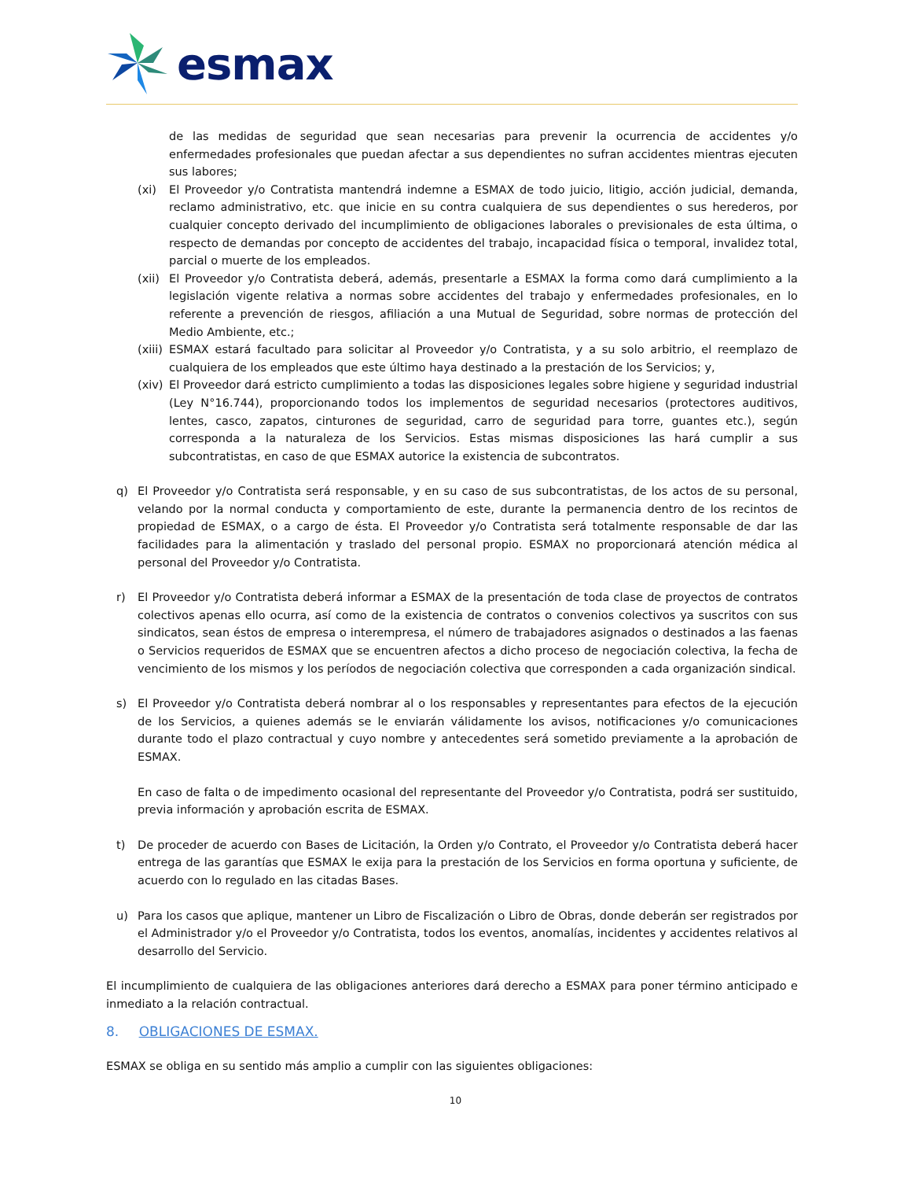esmax
de las medidas de seguridad que sean necesarias para prevenir la ocurrencia de accidentes y/o enfermedades profesionales que puedan afectar a sus dependientes no sufran accidentes mientras ejecuten sus labores;
(xi) El Proveedor y/o Contratista mantendrá indemne a ESMAX de todo juicio, litigio, acción judicial, demanda, reclamo administrativo, etc. que inicie en su contra cualquiera de sus dependientes o sus herederos, por cualquier concepto derivado del incumplimiento de obligaciones laborales o previsionales de esta última, o respecto de demandas por concepto de accidentes del trabajo, incapacidad física o temporal, invalidez total, parcial o muerte de los empleados.
(xii) El Proveedor y/o Contratista deberá, además, presentarle a ESMAX la forma como dará cumplimiento a la legislación vigente relativa a normas sobre accidentes del trabajo y enfermedades profesionales, en lo referente a prevención de riesgos, afiliación a una Mutual de Seguridad, sobre normas de protección del Medio Ambiente, etc.;
(xiii) ESMAX estará facultado para solicitar al Proveedor y/o Contratista, y a su solo arbitrio, el reemplazo de cualquiera de los empleados que este último haya destinado a la prestación de los Servicios; y,
(xiv) El Proveedor dará estricto cumplimiento a todas las disposiciones legales sobre higiene y seguridad industrial (Ley N°16.744), proporcionando todos los implementos de seguridad necesarios (protectores auditivos, lentes, casco, zapatos, cinturones de seguridad, carro de seguridad para torre, guantes etc.), según corresponda a la naturaleza de los Servicios. Estas mismas disposiciones las hará cumplir a sus subcontratistas, en caso de que ESMAX autorice la existencia de subcontratos.
q) El Proveedor y/o Contratista será responsable, y en su caso de sus subcontratistas, de los actos de su personal, velando por la normal conducta y comportamiento de este, durante la permanencia dentro de los recintos de propiedad de ESMAX, o a cargo de ésta. El Proveedor y/o Contratista será totalmente responsable de dar las facilidades para la alimentación y traslado del personal propio. ESMAX no proporcionará atención médica al personal del Proveedor y/o Contratista.
r) El Proveedor y/o Contratista deberá informar a ESMAX de la presentación de toda clase de proyectos de contratos colectivos apenas ello ocurra, así como de la existencia de contratos o convenios colectivos ya suscritos con sus sindicatos, sean éstos de empresa o interempresa, el número de trabajadores asignados o destinados a las faenas o Servicios requeridos de ESMAX que se encuentren afectos a dicho proceso de negociación colectiva, la fecha de vencimiento de los mismos y los períodos de negociación colectiva que corresponden a cada organización sindical.
s) El Proveedor y/o Contratista deberá nombrar al o los responsables y representantes para efectos de la ejecución de los Servicios, a quienes además se le enviarán válidamente los avisos, notificaciones y/o comunicaciones durante todo el plazo contractual y cuyo nombre y antecedentes será sometido previamente a la aprobación de ESMAX.
En caso de falta o de impedimento ocasional del representante del Proveedor y/o Contratista, podrá ser sustituido, previa información y aprobación escrita de ESMAX.
t) De proceder de acuerdo con Bases de Licitación, la Orden y/o Contrato, el Proveedor y/o Contratista deberá hacer entrega de las garantías que ESMAX le exija para la prestación de los Servicios en forma oportuna y suficiente, de acuerdo con lo regulado en las citadas Bases.
u) Para los casos que aplique, mantener un Libro de Fiscalización o Libro de Obras, donde deberán ser registrados por el Administrador y/o el Proveedor y/o Contratista, todos los eventos, anomalías, incidentes y accidentes relativos al desarrollo del Servicio.
El incumplimiento de cualquiera de las obligaciones anteriores dará derecho a ESMAX para poner término anticipado e inmediato a la relación contractual.
8. OBLIGACIONES DE ESMAX.
ESMAX se obliga en su sentido más amplio a cumplir con las siguientes obligaciones:
10